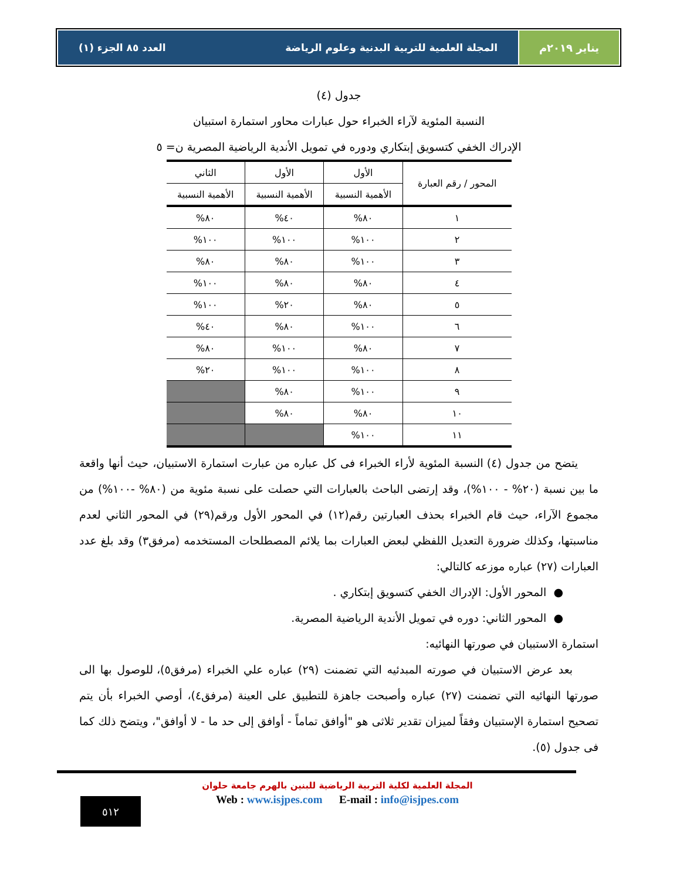يناير ٢٠١٩م المجلة العلمية للتربية البدنية وعلوم الرياضة العدد ٨٥ الجزء (١)
جدول (٤)
النسبة المئوية لآراء الخبراء حول عبارات محاور استمارة استبيان
الإدراك الخفي كتسويق إبتكاري ودوره في تمويل الأندية الرياضية المصرية ن= ٥
| المحور / رقم العبارة | الأول | الأول | الثاني |
| | الأهمية النسبية | الأهمية النسبية | الأهمية النسبية |
| ١ | ٨٠% | ٤٠% | ٨٠% |
| ٢ | ١٠٠% | ١٠٠% | ١٠٠% |
| ٣ | ١٠٠% | ٨٠% | ٨٠% |
| ٤ | ٨٠% | ٨٠% | ١٠٠% |
| ٥ | ٨٠% | ٢٠% | ١٠٠% |
| ٦ | ١٠٠% | ٨٠% | ٤٠% |
| ٧ | ٨٠% | ١٠٠% | ٨٠% |
| ٨ | ١٠٠% | ١٠٠% | ٢٠% |
| ٩ | ١٠٠% | ٨٠% | |
| ١٠ | ٨٠% | ٨٠% | |
| ١١ | ١٠٠% | | |
يتضح من جدول (٤) النسبة المئوية لأراء الخبراء فى كل عباره من عبارت استمارة الاستبيان، حيث أنها واقعة ما بين نسبة (٢٠% - ١٠٠%)، وقد إرتضى الباحث بالعبارات التي حصلت على نسبة مئوية من (٨٠% -١٠٠%) من مجموع الآراء، حيث قام الخبراء بحذف العبارتين رقم(١٢) في المحور الأول ورقم(٢٩) في المحور الثاني لعدم مناسبتها، وكذلك ضرورة التعديل اللفظي لبعض العبارات بما يلائم المصطلحات المستخدمه (مرفق٣) وقد بلغ عدد العبارات (٢٧) عباره موزعه كالتالي:
● المحور الأول: الإدراك الخفي كتسويق إبتكاري .
● المحور الثاني: دوره في تمويل الأندية الرياضية المصرية.
استمارة الاستبيان في صورتها النهائيه:
بعد عرض الاستبيان في صورته المبدئيه التي تضمنت (٢٩) عباره علي الخبراء (مرفق٥)، للوصول بها الى صورتها النهائيه التي تضمنت (٢٧) عباره وأصبحت جاهزة للتطبيق على العينة (مرفق٤)، أوصي الخبراء بأن يتم تصحيح استمارة الإستبيان وفقاً لميزان تقدير ثلاثى هو "أوافق تماماً - أوافق إلى حد ما - لا أوافق"، ويتضح ذلك كما فى جدول (٥).
المجلة العلمية لكلية التربية الرياضية للبنين بالهرم جامعة حلوان
Web : www.isjpes.com E-mail : info@isjpes.com
٥١٢